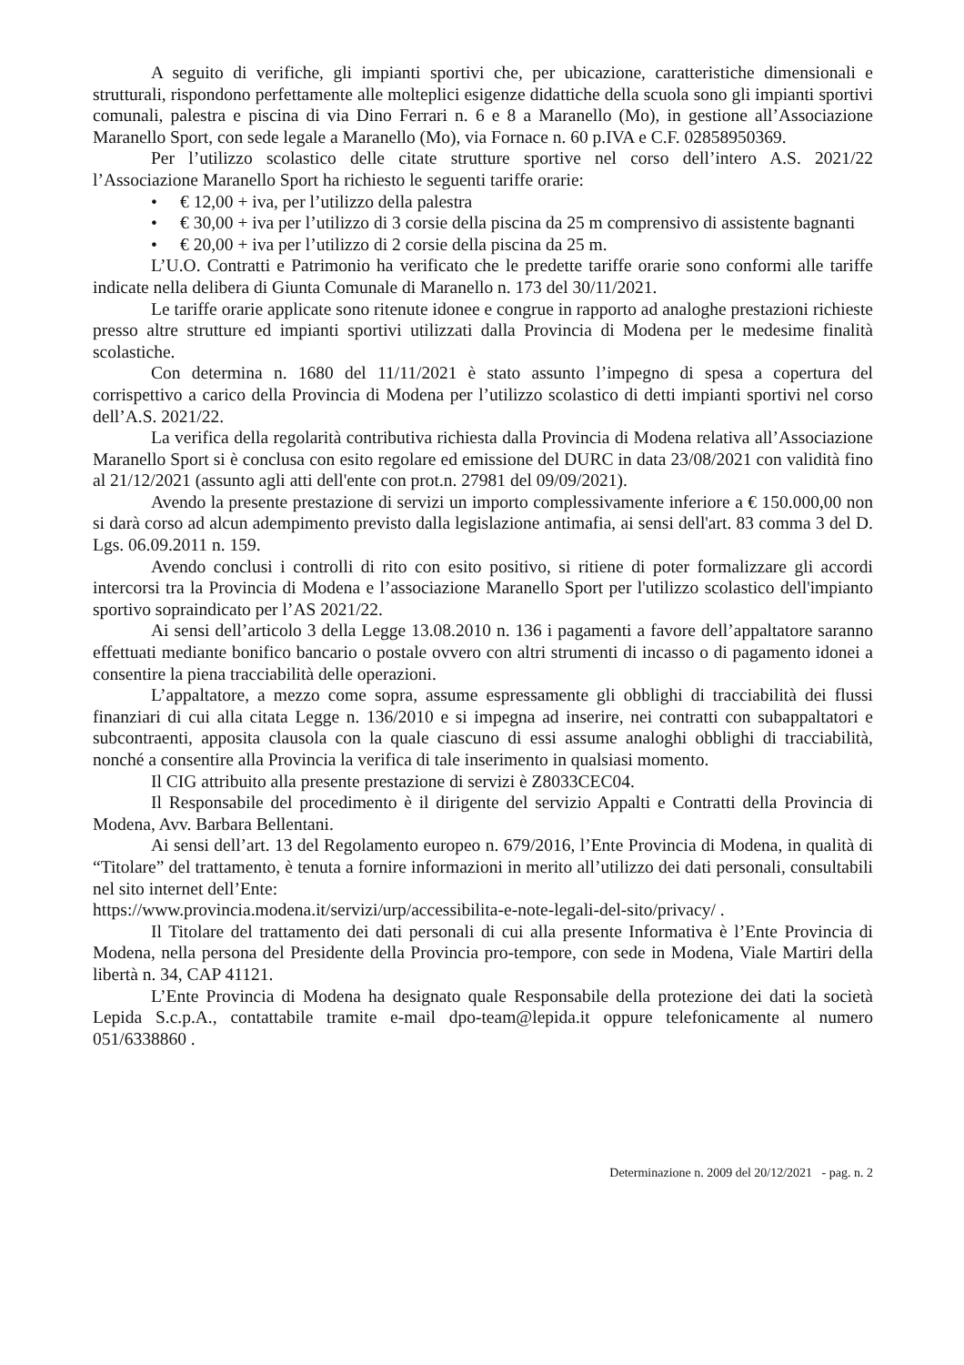A seguito di verifiche, gli impianti sportivi che, per ubicazione, caratteristiche dimensionali e strutturali, rispondono perfettamente alle molteplici esigenze didattiche della scuola sono gli impianti sportivi comunali, palestra e piscina di via Dino Ferrari n. 6 e 8 a Maranello (Mo), in gestione all’Associazione Maranello Sport, con sede legale a Maranello (Mo), via Fornace n. 60 p.IVA e C.F. 02858950369.
Per l’utilizzo scolastico delle citate strutture sportive nel corso dell’intero A.S. 2021/22 l’Associazione Maranello Sport ha richiesto le seguenti tariffe orarie:
• € 12,00 + iva, per l’utilizzo della palestra
• € 30,00 + iva per l’utilizzo di 3 corsie della piscina da 25 m comprensivo di assistente bagnanti
• € 20,00 + iva per l’utilizzo di 2 corsie della piscina da 25 m.
L’U.O. Contratti e Patrimonio ha verificato che le predette tariffe orarie sono conformi alle tariffe indicate nella delibera di Giunta Comunale di Maranello n. 173 del 30/11/2021.
Le tariffe orarie applicate sono ritenute idonee e congrue in rapporto ad analoghe prestazioni richieste presso altre strutture ed impianti sportivi utilizzati dalla Provincia di Modena per le medesime finalità scolastiche.
Con determina n. 1680 del 11/11/2021 è stato assunto l’impegno di spesa a copertura del corrispettivo a carico della Provincia di Modena per l’utilizzo scolastico di detti impianti sportivi nel corso dell’A.S. 2021/22.
La verifica della regolarità contributiva richiesta dalla Provincia di Modena relativa all’Associazione Maranello Sport si è conclusa con esito regolare ed emissione del DURC in data 23/08/2021 con validità fino al 21/12/2021 (assunto agli atti dell'ente con prot.n. 27981 del 09/09/2021).
Avendo la presente prestazione di servizi un importo complessivamente inferiore a € 150.000,00 non si darà corso ad alcun adempimento previsto dalla legislazione antimafia, ai sensi dell'art. 83 comma 3 del D. Lgs. 06.09.2011 n. 159.
Avendo conclusi i controlli di rito con esito positivo, si ritiene di poter formalizzare gli accordi intercorsi tra la Provincia di Modena e l’associazione Maranello Sport per l'utilizzo scolastico dell'impianto sportivo sopraindicato per l’AS 2021/22.
Ai sensi dell’articolo 3 della Legge 13.08.2010 n. 136 i pagamenti a favore dell’appaltatore saranno effettuati mediante bonifico bancario o postale ovvero con altri strumenti di incasso o di pagamento idonei a consentire la piena tracciabilità delle operazioni.
L’appaltatore, a mezzo come sopra, assume espressamente gli obblighi di tracciabilità dei flussi finanziari di cui alla citata Legge n. 136/2010 e si impegna ad inserire, nei contratti con subappaltatori e subcontraenti, apposita clausola con la quale ciascuno di essi assume analoghi obblighi di tracciabilità, nonché a consentire alla Provincia la verifica di tale inserimento in qualsiasi momento.
Il CIG attribuito alla presente prestazione di servizi è Z8033CEC04.
Il Responsabile del procedimento è il dirigente del servizio Appalti e Contratti della Provincia di Modena, Avv. Barbara Bellentani.
Ai sensi dell’art. 13 del Regolamento europeo n. 679/2016, l’Ente Provincia di Modena, in qualità di “Titolare” del trattamento, è tenuta a fornire informazioni in merito all’utilizzo dei dati personali, consultabili nel sito internet dell’Ente:
https://www.provincia.modena.it/servizi/urp/accessibilita-e-note-legali-del-sito/privacy/ .
Il Titolare del trattamento dei dati personali di cui alla presente Informativa è l’Ente Provincia di Modena, nella persona del Presidente della Provincia pro-tempore, con sede in Modena, Viale Martiri della libertà n. 34, CAP 41121.
L’Ente Provincia di Modena ha designato quale Responsabile della protezione dei dati la società Lepida S.c.p.A., contattabile tramite e-mail dpo-team@lepida.it oppure telefonicamente al numero 051/6338860 .
Determinazione n. 2009 del 20/12/2021 - pag. n. 2